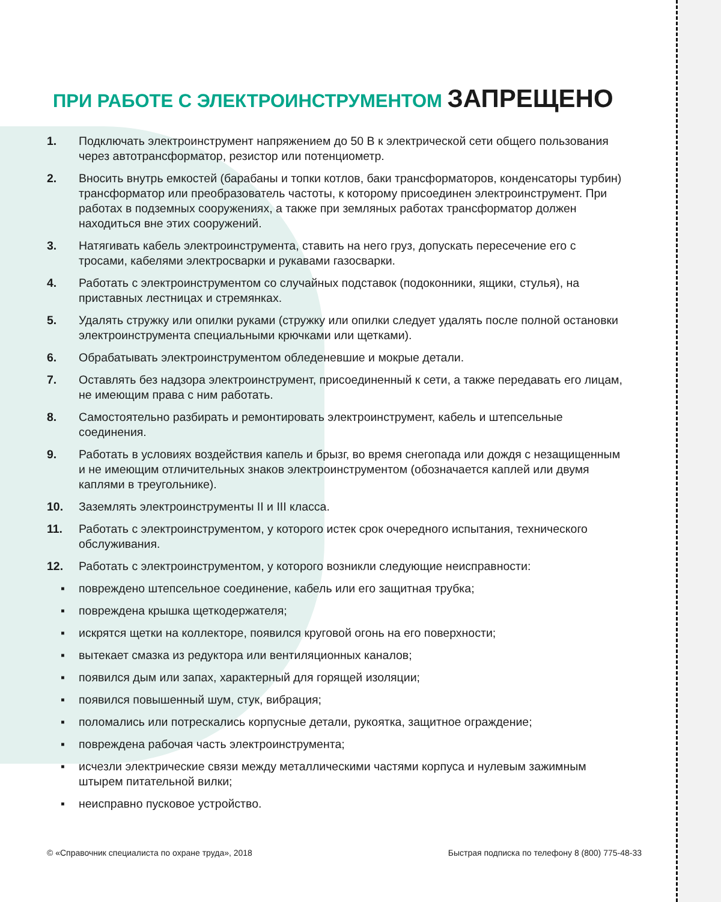ПРИ РАБОТЕ С ЭЛЕКТРОИНСТРУМЕНТОМ ЗАПРЕЩЕНО
1. Подключать электроинструмент напряжением до 50 В к электрической сети общего пользования через автотрансформатор, резистор или потенциометр.
2. Вносить внутрь емкостей (барабаны и топки котлов, баки трансформаторов, конденсаторы турбин) трансформатор или преобразователь частоты, к которому присоединен электроинструмент. При работах в подземных сооружениях, а также при земляных работах трансформатор должен находиться вне этих сооружений.
3. Натягивать кабель электроинструмента, ставить на него груз, допускать пересечение его с тросами, кабелями электросварки и рукавами газосварки.
4. Работать с электроинструментом со случайных подставок (подоконники, ящики, стулья), на приставных лестницах и стремянках.
5. Удалять стружку или опилки руками (стружку или опилки следует удалять после полной остановки электроинструмента специальными крючками или щетками).
6. Обрабатывать электроинструментом обледеневшие и мокрые детали.
7. Оставлять без надзора электроинструмент, присоединенный к сети, а также передавать его лицам, не имеющим права с ним работать.
8. Самостоятельно разбирать и ремонтировать электроинструмент, кабель и штепсельные соединения.
9. Работать в условиях воздействия капель и брызг, во время снегопада или дождя с незащищенным и не имеющим отличительных знаков электроинструментом (обозначается каплей или двумя каплями в треугольнике).
10. Заземлять электроинструменты II и III класса.
11. Работать с электроинструментом, у которого истек срок очередного испытания, технического обслуживания.
12. Работать с электроинструментом, у которого возникли следующие неисправности:
▪ повреждено штепсельное соединение, кабель или его защитная трубка;
▪ повреждена крышка щеткодержателя;
▪ искрятся щетки на коллекторе, появился круговой огонь на его поверхности;
▪ вытекает смазка из редуктора или вентиляционных каналов;
▪ появился дым или запах, характерный для горящей изоляции;
▪ появился повышенный шум, стук, вибрация;
▪ поломались или потрескались корпусные детали, рукоятка, защитное ограждение;
▪ повреждена рабочая часть электроинструмента;
▪ исчезли электрические связи между металлическими частями корпуса и нулевым зажимным штырем питательной вилки;
▪ неисправно пусковое устройство.
© «Справочник специалиста по охране труда», 2018
Быстрая подписка по телефону 8 (800) 775-48-33